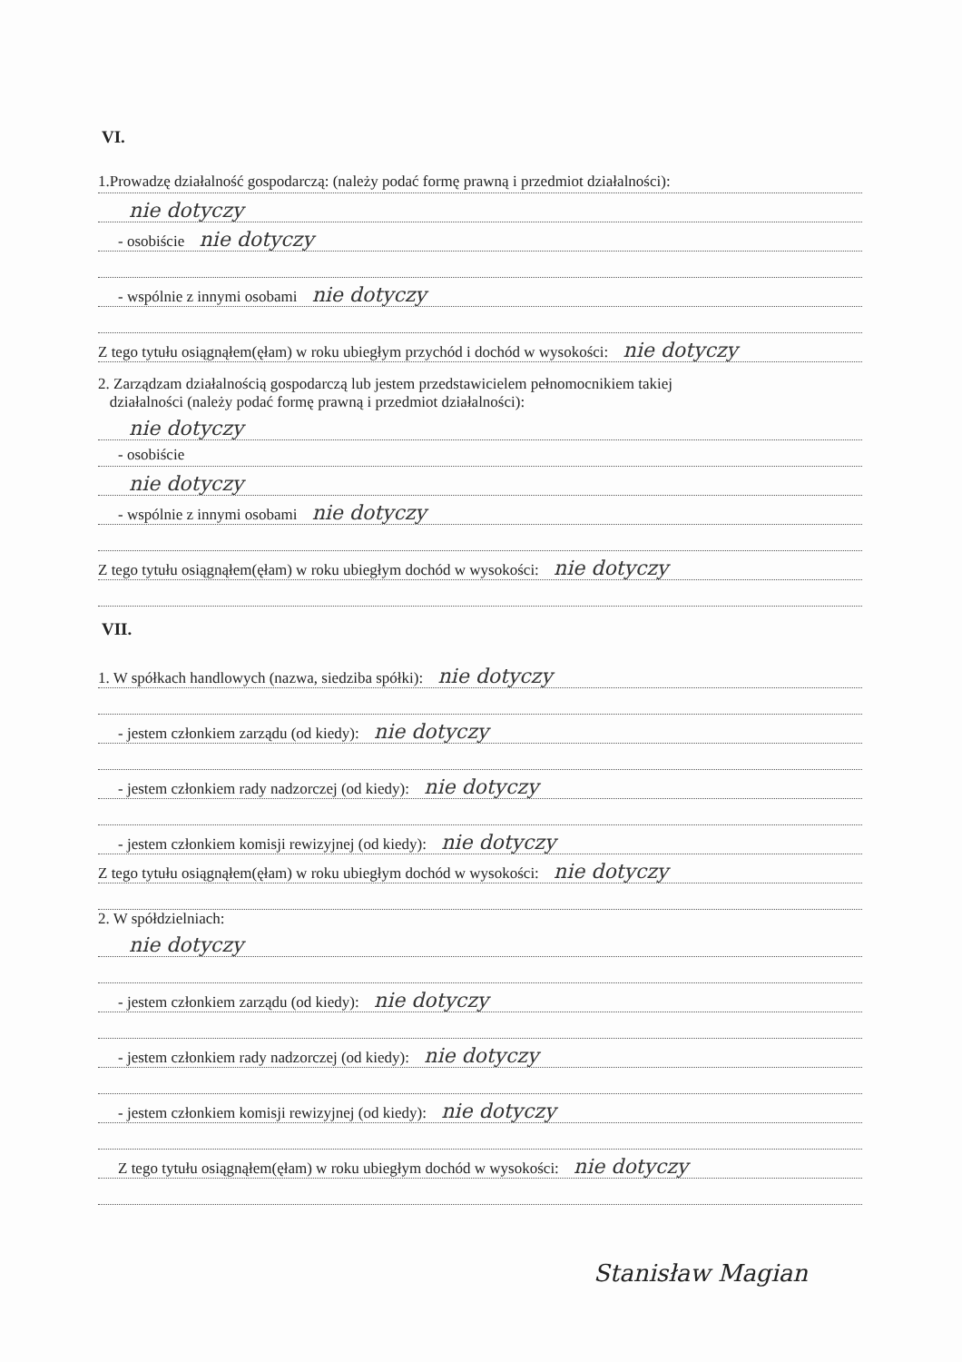VI.
1.Prowadzę działalność gospodarczą: (należy podać formę prawną i przedmiot działalności):
nie dotyczy
- osobiście nie dotyczy
- wspólnie z innymi osobami nie dotyczy
Z tego tytułu osiągnąłem(ęłam) w roku ubiegłym przychód i dochód w wysokości: nie dotyczy
2. Zarządzam działalnością gospodarczą lub jestem przedstawicielem pełnomocnikiem takiej
działalności (należy podać formę prawną i przedmiot działalności):
nie dotyczy
- osobiście
nie dotyczy
- wspólnie z innymi osobami nie dotyczy
Z tego tytułu osiągnąłem(ęłam) w roku ubiegłym dochód w wysokości: nie dotyczy
VII.
1. W spółkach handlowych (nazwa, siedziba spółki): nie dotyczy
- jestem członkiem zarządu (od kiedy): nie dotyczy
- jestem członkiem rady nadzorczej (od kiedy): nie dotyczy
- jestem członkiem komisji rewizyjnej (od kiedy): nie dotyczy
Z tego tytułu osiągnąłem(ęłam) w roku ubiegłym dochód w wysokości: nie dotyczy
2. W spółdzielniach:
nie dotyczy
- jestem członkiem zarządu (od kiedy): nie dotyczy
- jestem członkiem rady nadzorczej (od kiedy): nie dotyczy
- jestem członkiem komisji rewizyjnej (od kiedy): nie dotyczy
Z tego tytułu osiągnąłem(ęłam) w roku ubiegłym dochód w wysokości: nie dotyczy
Stanisław Magian